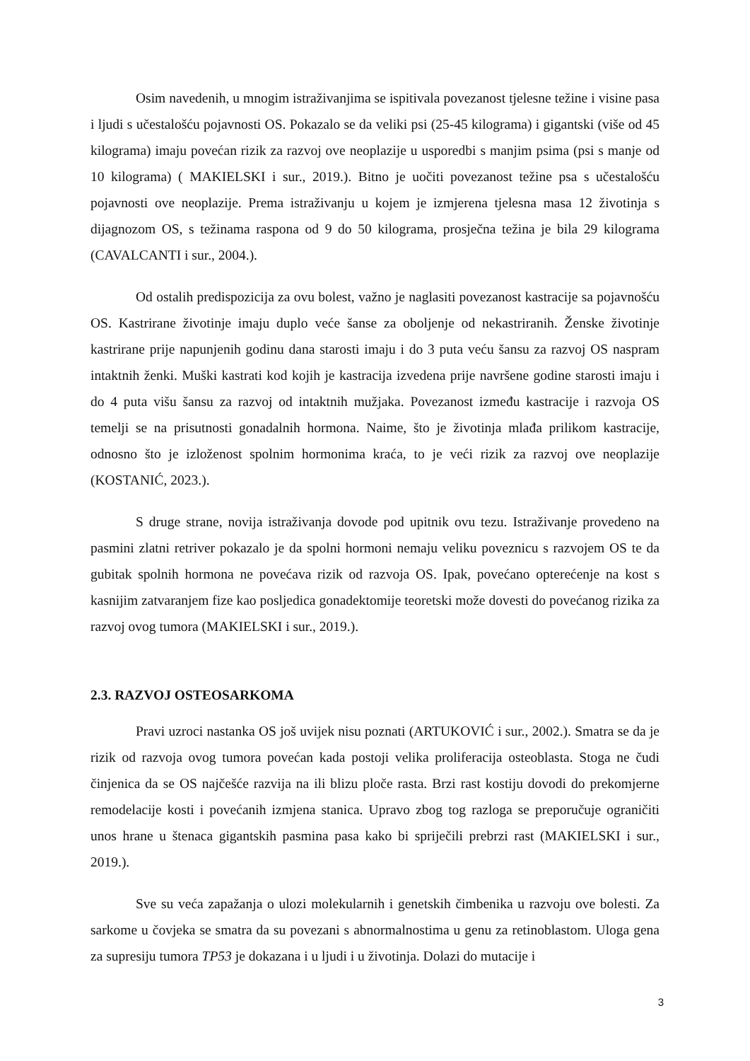Osim navedenih, u mnogim istraživanjima se ispitivala povezanost tjelesne težine i visine pasa i ljudi s učestalošću pojavnosti OS. Pokazalo se da veliki psi (25-45 kilograma) i gigantski (više od 45 kilograma) imaju povećan rizik za razvoj ove neoplazije u usporedbi s manjim psima (psi s manje od 10 kilograma) ( MAKIELSKI i sur., 2019.). Bitno je uočiti povezanost težine psa s učestalošću pojavnosti ove neoplazije. Prema istraživanju u kojem je izmjerena tjelesna masa 12 životinja s dijagnozom OS, s težinama raspona od 9 do 50 kilograma, prosječna težina je bila 29 kilograma (CAVALCANTI i sur., 2004.).
Od ostalih predispozicija za ovu bolest, važno je naglasiti povezanost kastracije sa pojavnošću OS. Kastrirane životinje imaju duplo veće šanse za oboljenje od nekastriranih. Ženske životinje kastrirane prije napunjenih godinu dana starosti imaju i do 3 puta veću šansu za razvoj OS naspram intaktnih ženki. Muški kastrati kod kojih je kastracija izvedena prije navršene godine starosti imaju i do 4 puta višu šansu za razvoj od intaktnih mužjaka. Povezanost između kastracije i razvoja OS temelji se na prisutnosti gonadalnih hormona. Naime, što je životinja mlađa prilikom kastracije, odnosno što je izloženost spolnim hormonima kraća, to je veći rizik za razvoj ove neoplazije (KOSTANIĆ, 2023.).
S druge strane, novija istraživanja dovode pod upitnik ovu tezu. Istraživanje provedeno na pasmini zlatni retriver pokazalo je da spolni hormoni nemaju veliku poveznicu s razvojem OS te da gubitak spolnih hormona ne povećava rizik od razvoja OS. Ipak, povećano opterećenje na kost s kasnijim zatvaranjem fize kao posljedica gonadektomije teoretski može dovesti do povećanog rizika za razvoj ovog tumora (MAKIELSKI i sur., 2019.).
2.3. RAZVOJ OSTEOSARKOMA
Pravi uzroci nastanka OS još uvijek nisu poznati (ARTUKOVIĆ i sur., 2002.). Smatra se da je rizik od razvoja ovog tumora povećan kada postoji velika proliferacija osteoblasta. Stoga ne čudi činjenica da se OS najčešće razvija na ili blizu ploče rasta. Brzi rast kostiju dovodi do prekomjerne remodelacije kosti i povećanih izmjena stanica. Upravo zbog tog razloga se preporučuje ograničiti unos hrane u štenaca gigantskih pasmina pasa kako bi spriječili prebrzi rast (MAKIELSKI i sur., 2019.).
Sve su veća zapažanja o ulozi molekularnih i genetskih čimbenika u razvoju ove bolesti. Za sarkome u čovjeka se smatra da su povezani s abnormalnostima u genu za retinoblastom. Uloga gena za supresiju tumora TP53 je dokazana i u ljudi i u životinja. Dolazi do mutacije i
3